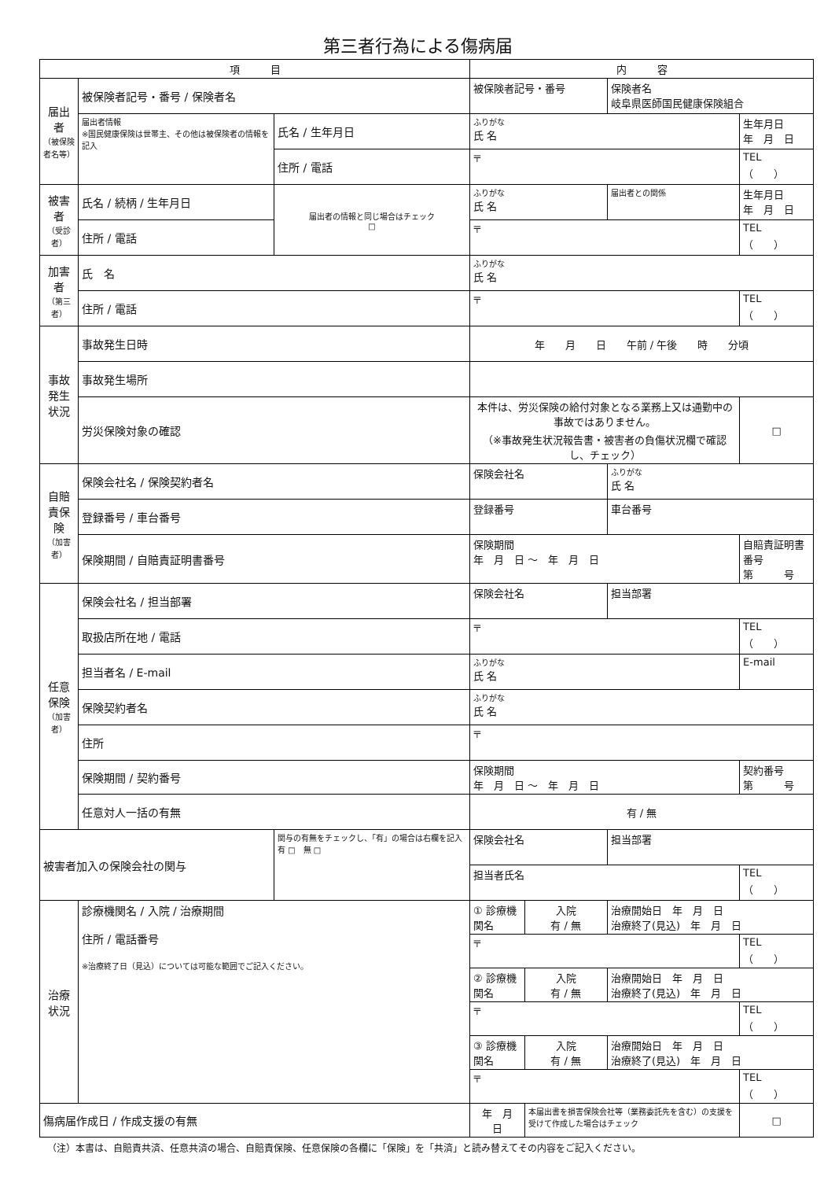第三者行為による傷病届
| 項 目 | | | 内 容 | | | |
| --- | --- | --- | --- | --- | --- | --- |
| 届出者 （被保険者名等） | 被保険者記号・番号 / 保険者名 | | 被保険者記号・番号 | | 保険者名 岐阜県医師国民健康保険組合 | |
| | 届出者情報 ※国民健康保険は世帯主、その他は被保険者の情報を記入 | 氏名 / 生年月日 | ふりがな 氏 名 | | | 生年月日 年 月 日 |
| | | 住所 / 電話 | 〒 | | | TEL （ ） |
| 被害者 （受診者） | 氏名 / 続柄 / 生年月日 | 届出者の情報と同じ場合はチェック □ | ふりがな 氏 名 | | 届出者との関係 | 生年月日 年 月 日 |
| | 住所 / 電話 | | 〒 | | | TEL （ ） |
| 加害者 （第三者） | 氏 名 | | ふりがな 氏 名 | | | |
| | 住所 / 電話 | | 〒 | | | TEL （ ） |
| 事故発生状況 | 事故発生日時 | | 年 月 日 午前 / 午後 時 分頃 | | | |
| | 事故発生場所 | | | | | |
| | 労災保険対象の確認 | | 本件は、労災保険の給付対象となる業務上又は通勤中の事故ではありません。 （※事故発生状況報告書・被害者の負傷状況欄で確認し、チェック） | | | □ |
| 自賠責保険 （加害者） | 保険会社名 / 保険契約者名 | | 保険会社名 | | ふりがな 氏 名 | |
| | 登録番号 / 車台番号 | | 登録番号 | | 車台番号 | |
| | 保険期間 / 自賠責証明書番号 | | 保険期間 年 月 日 ～ 年 月 日 | | | 自賠責証明書番号 第 号 |
| 任意保険 （加害者） | 保険会社名 / 担当部署 | | 保険会社名 | | 担当部署 | |
| | 取扱店所在地 / 電話 | | 〒 | | | TEL （ ） |
| | 担当者名 / E-mail | | ふりがな 氏 名 | | | E-mail |
| | 保険契約者名 | | ふりがな 氏 名 | | | |
| | 住所 | | 〒 | | | |
| | 保険期間 / 契約番号 | | 保険期間 年 月 日 ～ 年 月 日 | | | 契約番号 第 号 |
| | 任意対人一括の有無 | | 有 / 無 | | | |
| 被害者加入の保険会社の関与 | | 関与の有無をチェックし、「有」の場合は右欄を記入 有 □ 無 □ | 保険会社名 | | 担当部署 | |
| | | | 担当者氏名 | | | TEL （ ） |
| 治療状況 | 診療機関名 / 入院 / 治療期間 住所 / 電話番号 ※治療終了日（見込）については可能な範囲でご記入ください。 | | ① 診療機関名 | 入院 有 / 無 | 治療開始日 年 月 日 治療終了(見込) 年 月 日 | |
| | | | 〒 | | | TEL （ ） |
| | | | ② 診療機関名 | 入院 有 / 無 | 治療開始日 年 月 日 治療終了(見込) 年 月 日 | |
| | | | 〒 | | | TEL （ ） |
| | | | ③ 診療機関名 | 入院 有 / 無 | 治療開始日 年 月 日 治療終了(見込) 年 月 日 | |
| | | | 〒 | | | TEL （ ） |
| 傷病届作成日 / 作成支援の有無 | | | 年 月 日 | 本届出書を損害保険会社等（業務委託先を含む）の支援を受けて作成した場合はチェック | | □ |
（注）本書は、自賠責共済、任意共済の場合、自賠責保険、任意保険の各欄に「保険」を「共済」と読み替えてその内容をご記入ください。